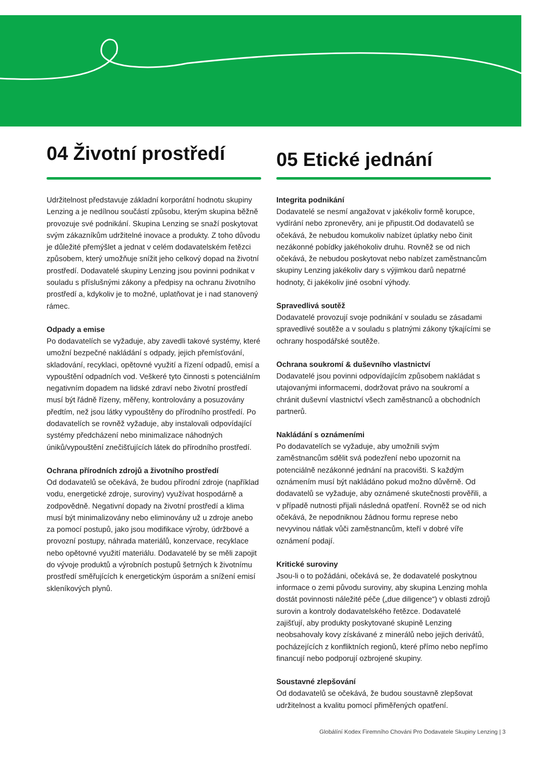04 Životní prostředí
Udržitelnost představuje základní korporátní hodnotu skupiny Lenzing a je nedílnou součástí způsobu, kterým skupina běžně provozuje své podnikání. Skupina Lenzing se snaží poskytovat svým zákazníkům udržitelné inovace a produkty. Z toho důvodu je důležité přemýšlet a jednat v celém dodavatelském řetězci způsobem, který umožňuje snížit jeho celkový dopad na životní prostředí. Dodavatelé skupiny Lenzing jsou povinni podnikat v souladu s příslušnými zákony a předpisy na ochranu životního prostředí a, kdykoliv je to možné, uplatňovat je i nad stanovený rámec.
Odpady a emise
Po dodavatelích se vyžaduje, aby zavedli takové systémy, které umožní bezpečné nakládání s odpady, jejich přemísťování, skladování, recyklaci, opětovné využití a řízení odpadů, emisí a vypouštění odpadních vod. Veškeré tyto činnosti s potenciálním negativním dopadem na lidské zdraví nebo životní prostředí musí být řádně řízeny, měřeny, kontrolovány a posuzovány předtím, než jsou látky vypouštěny do přírodního prostředí. Po dodavatelích se rovněž vyžaduje, aby instalovali odpovídající systémy předcházení nebo minimalizace náhodných úniků/vypouštění znečišťujících látek do přírodního prostředí.
Ochrana přírodních zdrojů a životního prostředí
Od dodavatelů se očekává, že budou přírodní zdroje (například vodu, energetické zdroje, suroviny) využívat hospodárně a zodpovědně. Negativní dopady na životní prostředí a klima musí být minimalizovány nebo eliminovány už u zdroje anebo za pomocí postupů, jako jsou modifikace výroby, údržbové a provozní postupy, náhrada materiálů, konzervace, recyklace nebo opětovné využití materiálu. Dodavatelé by se měli zapojit do vývoje produktů a výrobních postupů šetrných k životnímu prostředí směřujících k energetickým úsporám a snížení emisí skleníkových plynů.
05 Etické jednání
Integrita podnikání
Dodavatelé se nesmí angažovat v jakékoliv formě korupce, vydírání nebo zpronevěry, ani je připustit.Od dodavatelů se očekává, že nebudou komukoliv nabízet úplatky nebo činit nezákonné pobídky jakéhokoliv druhu. Rovněž se od nich očekává, že nebudou poskytovat nebo nabízet zaměstnancům skupiny Lenzing jakékoliv dary s výjimkou darů nepatrné hodnoty, či jakékoliv jiné osobní výhody.
Spravedlivá soutěž
Dodavatelé provozují svoje podnikání v souladu se zásadami spravedlivé soutěže a v souladu s platnými zákony týkajícími se ochrany hospodářské soutěže.
Ochrana soukromí & duševního vlastnictví
Dodavatelé jsou povinni odpovídajícím způsobem nakládat s utajovanými informacemi, dodržovat právo na soukromí a chránit duševní vlastnictví všech zaměstnanců a obchodních partnerů.
Nakládání s oznámeními
Po dodavatelích se vyžaduje, aby umožnili svým zaměstnancům sdělit svá podezření nebo upozornit na potenciálně nezákonné jednání na pracovišti. S každým oznámením musí být nakládáno pokud možno důvěrně. Od dodavatelů se vyžaduje, aby oznámené skutečnosti prověřili, a v případě nutnosti přijali následná opatření. Rovněž se od nich očekává, že nepodniknou žádnou formu represe nebo nevyvinou nátlak vůči zaměstnancům, kteří v dobré víře oznámení podají.
Kritické suroviny
Jsou-li o to požádáni, očekává se, že dodavatelé poskytnou informace o zemi původu suroviny, aby skupina Lenzing mohla dostát povinnosti náležité péče („due diligence“) v oblasti zdrojů surovin a kontroly dodavatelského řetězce. Dodavatelé zajišťují, aby produkty poskytované skupině Lenzing neobsahovaly kovy získávané z minerálů nebo jejich derivátů, pocházejících z konfliktních regionů, které přímo nebo nepřímo financují nebo podporují ozbrojené skupiny.
Soustavné zlepšování
Od dodavatelů se očekává, že budou soustavně zlepšovat udržitelnost a kvalitu pomocí přiměřených opatření.
Globálíní Kodex Firemního Chováni Pro Dodavatele Skupiny Lenzing | 3